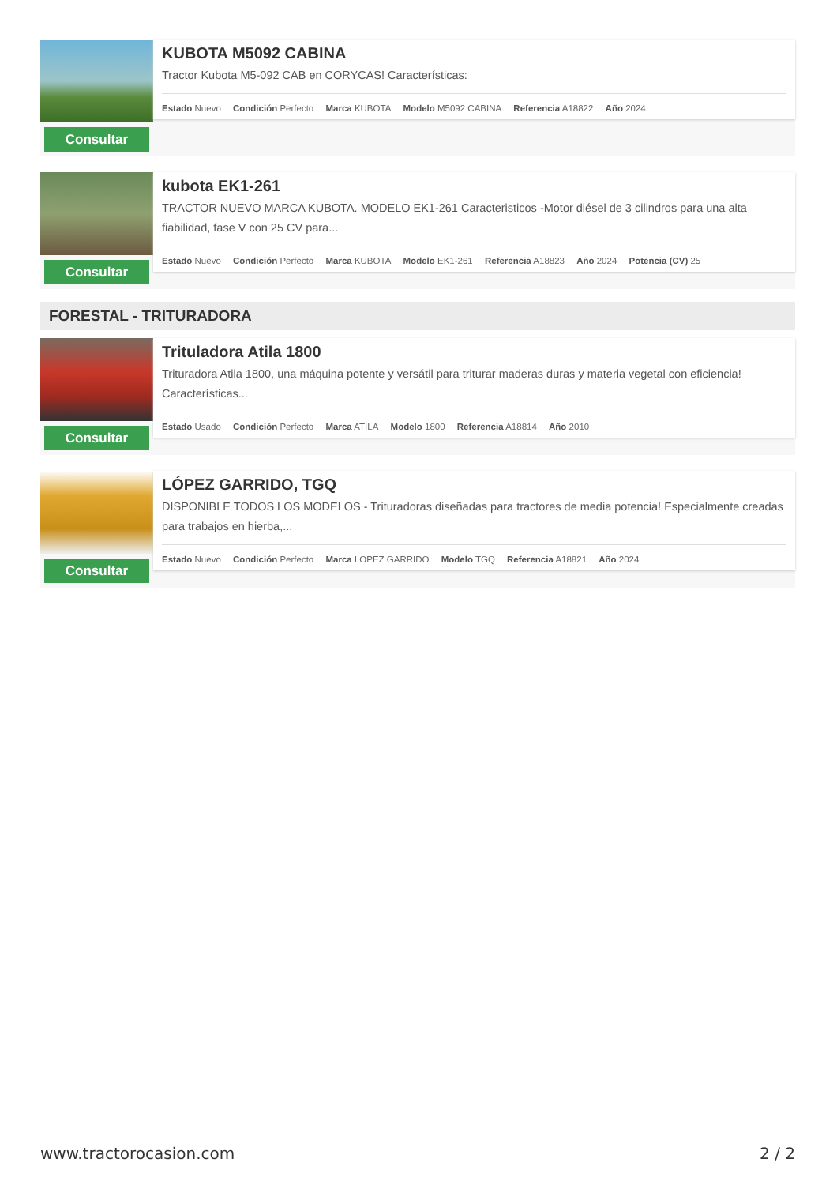Consultar
KUBOTA M5092 CABINA
Tractor Kubota M5-092 CAB en CORYCAS! Características:
Estado Nuevo Condición Perfecto Marca KUBOTA Modelo M5092 CABINA Referencia A18822 Año 2024
Consultar
kubota EK1-261
TRACTOR NUEVO MARCA KUBOTA. MODELO EK1-261 Caracteristicos -Motor diésel de 3 cilindros para una alta fiabilidad, fase V con 25 CV para...
Estado Nuevo Condición Perfecto Marca KUBOTA Modelo EK1-261 Referencia A18823 Año 2024 Potencia (CV) 25
FORESTAL - TRITURADORA
Consultar
Trituladora Atila 1800
Trituradora Atila 1800, una máquina potente y versátil para triturar maderas duras y materia vegetal con eficiencia! Características...
Estado Usado Condición Perfecto Marca ATILA Modelo 1800 Referencia A18814 Año 2010
Consultar
LÓPEZ GARRIDO, TGQ
DISPONIBLE TODOS LOS MODELOS - Trituradoras diseñadas para tractores de media potencia! Especialmente creadas para trabajos en hierba,...
Estado Nuevo Condición Perfecto Marca LOPEZ GARRIDO Modelo TGQ Referencia A18821 Año 2024
www.tractorocasion.com 2 / 2